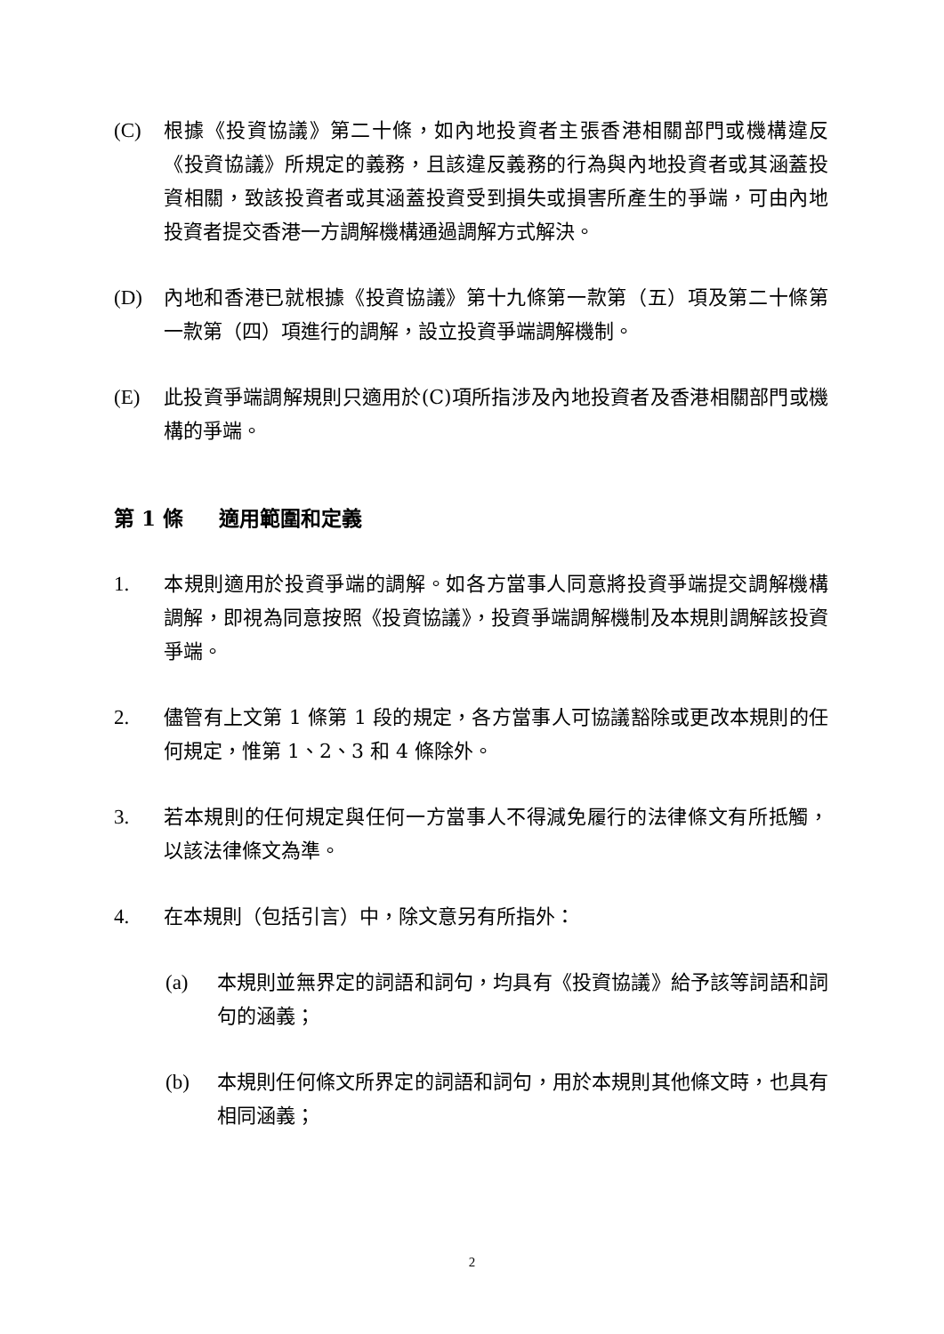(C) 根據《投資協議》第二十條，如內地投資者主張香港相關部門或機構違反《投資協議》所規定的義務，且該違反義務的行為與內地投資者或其涵蓋投資相關，致該投資者或其涵蓋投資受到損失或損害所產生的爭端，可由內地投資者提交香港一方調解機構通過調解方式解決。
(D) 內地和香港已就根據《投資協議》第十九條第一款第（五）項及第二十條第一款第（四）項進行的調解，設立投資爭端調解機制。
(E) 此投資爭端調解規則只適用於(C)項所指涉及內地投資者及香港相關部門或機構的爭端。
第 1 條 適用範圍和定義
1. 本規則適用於投資爭端的調解。如各方當事人同意將投資爭端提交調解機構調解，即視為同意按照《投資協議》，投資爭端調解機制及本規則調解該投資爭端。
2. 儘管有上文第 1 條第 1 段的規定，各方當事人可協議豁除或更改本規則的任何規定，惟第 1、2、3 和 4 條除外。
3. 若本規則的任何規定與任何一方當事人不得減免履行的法律條文有所抵觸，以該法律條文為準。
4. 在本規則（包括引言）中，除文意另有所指外：
(a) 本規則並無界定的詞語和詞句，均具有《投資協議》給予該等詞語和詞句的涵義；
(b) 本規則任何條文所界定的詞語和詞句，用於本規則其他條文時，也具有相同涵義；
2